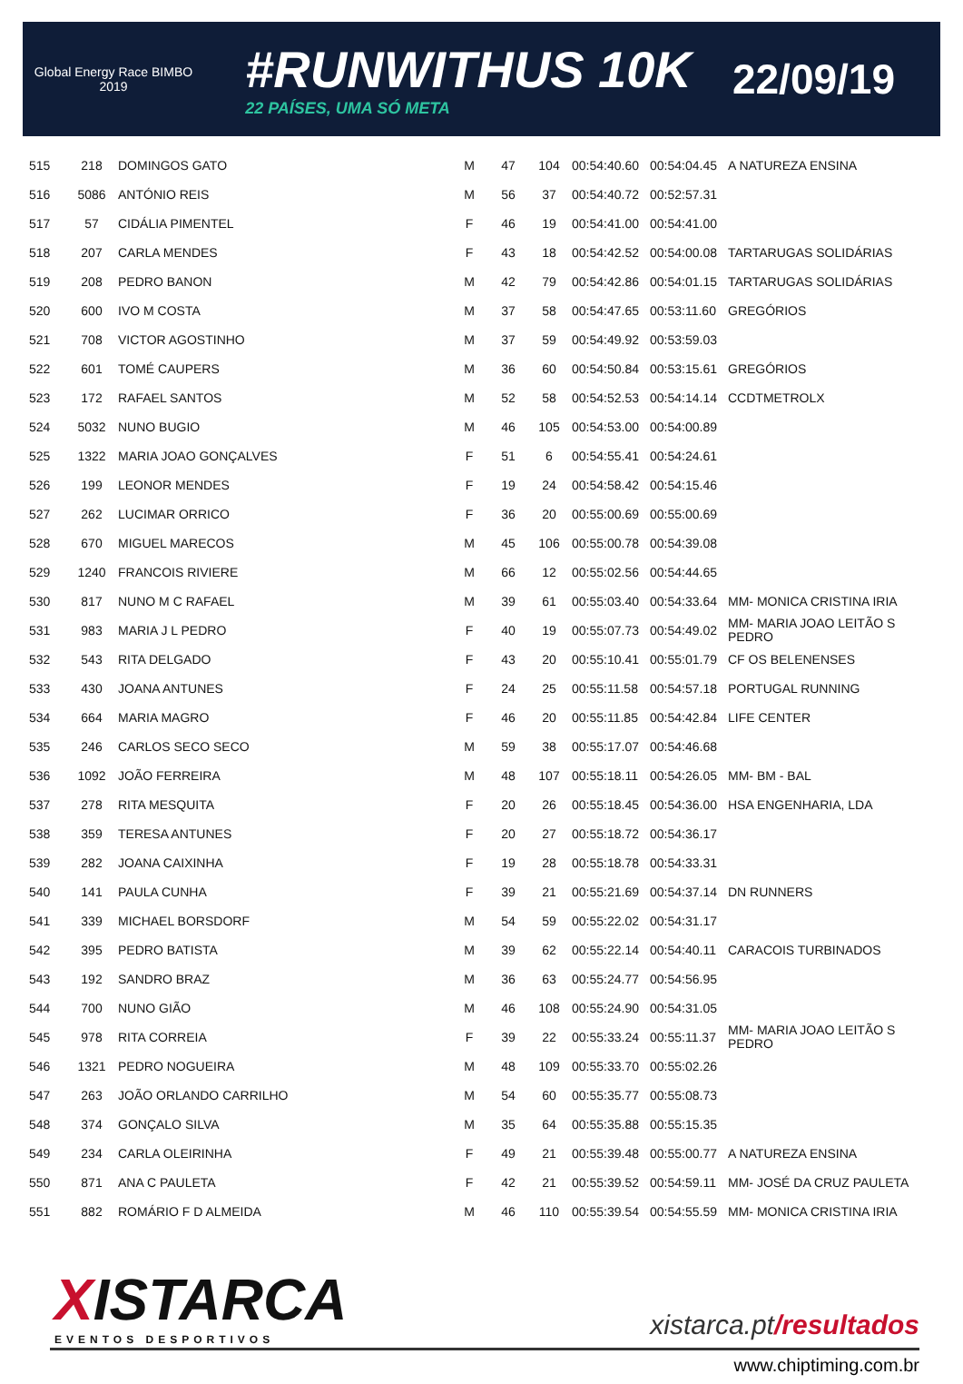Global Energy Race BIMBO 2019
#RUNWITHUS 10K
22 PAÍSES, UMA SÓ META
22/09/19
| 515 | 218 | DOMINGOS GATO | M | 47 | 104 | 00:54:40.60 | 00:54:04.45 | A NATUREZA ENSINA |
| 516 | 5086 | ANTÓNIO REIS | M | 56 | 37 | 00:54:40.72 | 00:52:57.31 | |
| 517 | 57 | CIDÁLIA PIMENTEL | F | 46 | 19 | 00:54:41.00 | 00:54:41.00 | |
| 518 | 207 | CARLA MENDES | F | 43 | 18 | 00:54:42.52 | 00:54:00.08 | TARTARUGAS SOLIDÁRIAS |
| 519 | 208 | PEDRO BANON | M | 42 | 79 | 00:54:42.86 | 00:54:01.15 | TARTARUGAS SOLIDÁRIAS |
| 520 | 600 | IVO M COSTA | M | 37 | 58 | 00:54:47.65 | 00:53:11.60 | GREGÓRIOS |
| 521 | 708 | VICTOR AGOSTINHO | M | 37 | 59 | 00:54:49.92 | 00:53:59.03 | |
| 522 | 601 | TOMÉ CAUPERS | M | 36 | 60 | 00:54:50.84 | 00:53:15.61 | GREGÓRIOS |
| 523 | 172 | RAFAEL SANTOS | M | 52 | 58 | 00:54:52.53 | 00:54:14.14 | CCDTMETROLX |
| 524 | 5032 | NUNO BUGIO | M | 46 | 105 | 00:54:53.00 | 00:54:00.89 | |
| 525 | 1322 | MARIA JOAO GONÇALVES | F | 51 | 6 | 00:54:55.41 | 00:54:24.61 | |
| 526 | 199 | LEONOR MENDES | F | 19 | 24 | 00:54:58.42 | 00:54:15.46 | |
| 527 | 262 | LUCIMAR ORRICO | F | 36 | 20 | 00:55:00.69 | 00:55:00.69 | |
| 528 | 670 | MIGUEL MARECOS | M | 45 | 106 | 00:55:00.78 | 00:54:39.08 | |
| 529 | 1240 | FRANCOIS RIVIERE | M | 66 | 12 | 00:55:02.56 | 00:54:44.65 | |
| 530 | 817 | NUNO M C RAFAEL | M | 39 | 61 | 00:55:03.40 | 00:54:33.64 | MM- MONICA CRISTINA IRIA |
| 531 | 983 | MARIA J L PEDRO | F | 40 | 19 | 00:55:07.73 | 00:54:49.02 | MM- MARIA JOAO LEITÃO S PEDRO |
| 532 | 543 | RITA DELGADO | F | 43 | 20 | 00:55:10.41 | 00:55:01.79 | CF OS BELENENSES |
| 533 | 430 | JOANA ANTUNES | F | 24 | 25 | 00:55:11.58 | 00:54:57.18 | PORTUGAL RUNNING |
| 534 | 664 | MARIA MAGRO | F | 46 | 20 | 00:55:11.85 | 00:54:42.84 | LIFE CENTER |
| 535 | 246 | CARLOS SECO SECO | M | 59 | 38 | 00:55:17.07 | 00:54:46.68 | |
| 536 | 1092 | JOÃO FERREIRA | M | 48 | 107 | 00:55:18.11 | 00:54:26.05 | MM- BM - BAL |
| 537 | 278 | RITA MESQUITA | F | 20 | 26 | 00:55:18.45 | 00:54:36.00 | HSA ENGENHARIA, LDA |
| 538 | 359 | TERESA ANTUNES | F | 20 | 27 | 00:55:18.72 | 00:54:36.17 | |
| 539 | 282 | JOANA CAIXINHA | F | 19 | 28 | 00:55:18.78 | 00:54:33.31 | |
| 540 | 141 | PAULA CUNHA | F | 39 | 21 | 00:55:21.69 | 00:54:37.14 | DN RUNNERS |
| 541 | 339 | MICHAEL BORSDORF | M | 54 | 59 | 00:55:22.02 | 00:54:31.17 | |
| 542 | 395 | PEDRO BATISTA | M | 39 | 62 | 00:55:22.14 | 00:54:40.11 | CARACOIS TURBINADOS |
| 543 | 192 | SANDRO BRAZ | M | 36 | 63 | 00:55:24.77 | 00:54:56.95 | |
| 544 | 700 | NUNO GIÃO | M | 46 | 108 | 00:55:24.90 | 00:54:31.05 | |
| 545 | 978 | RITA CORREIA | F | 39 | 22 | 00:55:33.24 | 00:55:11.37 | MM- MARIA JOAO LEITÃO S PEDRO |
| 546 | 1321 | PEDRO NOGUEIRA | M | 48 | 109 | 00:55:33.70 | 00:55:02.26 | |
| 547 | 263 | JOÃO ORLANDO CARRILHO | M | 54 | 60 | 00:55:35.77 | 00:55:08.73 | |
| 548 | 374 | GONÇALO SILVA | M | 35 | 64 | 00:55:35.88 | 00:55:15.35 | |
| 549 | 234 | CARLA OLEIRINHA | F | 49 | 21 | 00:55:39.48 | 00:55:00.77 | A NATUREZA ENSINA |
| 550 | 871 | ANA C PAULETA | F | 42 | 21 | 00:55:39.52 | 00:54:59.11 | MM- JOSÉ DA CRUZ PAULETA |
| 551 | 882 | ROMÁRIO F D ALMEIDA | M | 46 | 110 | 00:55:39.54 | 00:54:55.59 | MM- MONICA CRISTINA IRIA |
XISTARCA
EVENTOS DESPORTIVOS
xistarca.pt/resultados
www.chiptiming.com.br